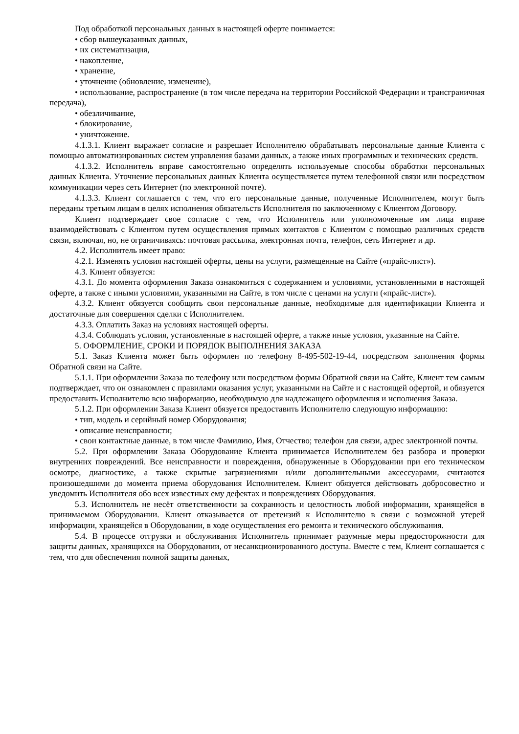Под обработкой персональных данных в настоящей оферте понимается:
• сбор вышеуказанных данных,
• их систематизация,
• накопление,
• хранение,
• уточнение (обновление, изменение),
• использование, распространение (в том числе передача на территории Российской Федерации и трансграничная передача),
• обезличивание,
• блокирование,
• уничтожение.
4.1.3.1. Клиент выражает согласие и разрешает Исполнителю обрабатывать персональные данные Клиента с помощью автоматизированных систем управления базами данных, а также иных программных и технических средств.
4.1.3.2. Исполнитель вправе самостоятельно определять используемые способы обработки персональных данных Клиента. Уточнение персональных данных Клиента осуществляется путем телефонной связи или посредством коммуникации через сеть Интернет (по электронной почте).
4.1.3.3. Клиент соглашается с тем, что его персональные данные, полученные Исполнителем, могут быть переданы третьим лицам в целях исполнения обязательств Исполнителя по заключенному с Клиентом Договору.
Клиент подтверждает свое согласие с тем, что Исполнитель или уполномоченные им лица вправе взаимодействовать с Клиентом путем осуществления прямых контактов с Клиентом с помощью различных средств связи, включая, но, не ограничиваясь: почтовая рассылка, электронная почта, телефон, сеть Интернет и др.
4.2. Исполнитель имеет право:
4.2.1. Изменять условия настоящей оферты, цены на услуги, размещенные на Сайте («прайс-лист»).
4.3. Клиент обязуется:
4.3.1. До момента оформления Заказа ознакомиться с содержанием и условиями, установленными в настоящей оферте, а также с иными условиями, указанными на Сайте, в том числе с ценами на услуги («прайс-лист»).
4.3.2. Клиент обязуется сообщить свои персональные данные, необходимые для идентификации Клиента и достаточные для совершения сделки с Исполнителем.
4.3.3. Оплатить Заказ на условиях настоящей оферты.
4.3.4. Соблюдать условия, установленные в настоящей оферте, а также иные условия, указанные на Сайте.
5. ОФОРМЛЕНИЕ, СРОКИ И ПОРЯДОК ВЫПОЛНЕНИЯ ЗАКАЗА
5.1. Заказ Клиента может быть оформлен по телефону 8-495-502-19-44, посредством заполнения формы Обратной связи на Сайте.
5.1.1. При оформлении Заказа по телефону или посредством формы Обратной связи на Сайте, Клиент тем самым подтверждает, что он ознакомлен с правилами оказания услуг, указанными на Сайте и с настоящей офертой, и обязуется предоставить Исполнителю всю информацию, необходимую для надлежащего оформления и исполнения Заказа.
5.1.2. При оформлении Заказа Клиент обязуется предоставить Исполнителю следующую информацию:
• тип, модель и серийный номер Оборудования;
• описание неисправности;
• свои контактные данные, в том числе Фамилию, Имя, Отчество; телефон для связи, адрес электронной почты.
5.2. При оформлении Заказа Оборудование Клиента принимается Исполнителем без разбора и проверки внутренних повреждений. Все неисправности и повреждения, обнаруженные в Оборудовании при его техническом осмотре, диагностике, а также скрытые загрязнениями и/или дополнительными аксессуарами, считаются произошедшими до момента приема оборудования Исполнителем. Клиент обязуется действовать добросовестно и уведомить Исполнителя обо всех известных ему дефектах и повреждениях Оборудования.
5.3. Исполнитель не несёт ответственности за сохранность и целостность любой информации, хранящейся в принимаемом Оборудовании. Клиент отказывается от претензий к Исполнителю в связи с возможной утерей информации, хранящейся в Оборудовании, в ходе осуществления его ремонта и технического обслуживания.
5.4. В процессе отгрузки и обслуживания Исполнитель принимает разумные меры предосторожности для защиты данных, хранящихся на Оборудовании, от несанкционированного доступа. Вместе с тем, Клиент соглашается с тем, что для обеспечения полной защиты данных,